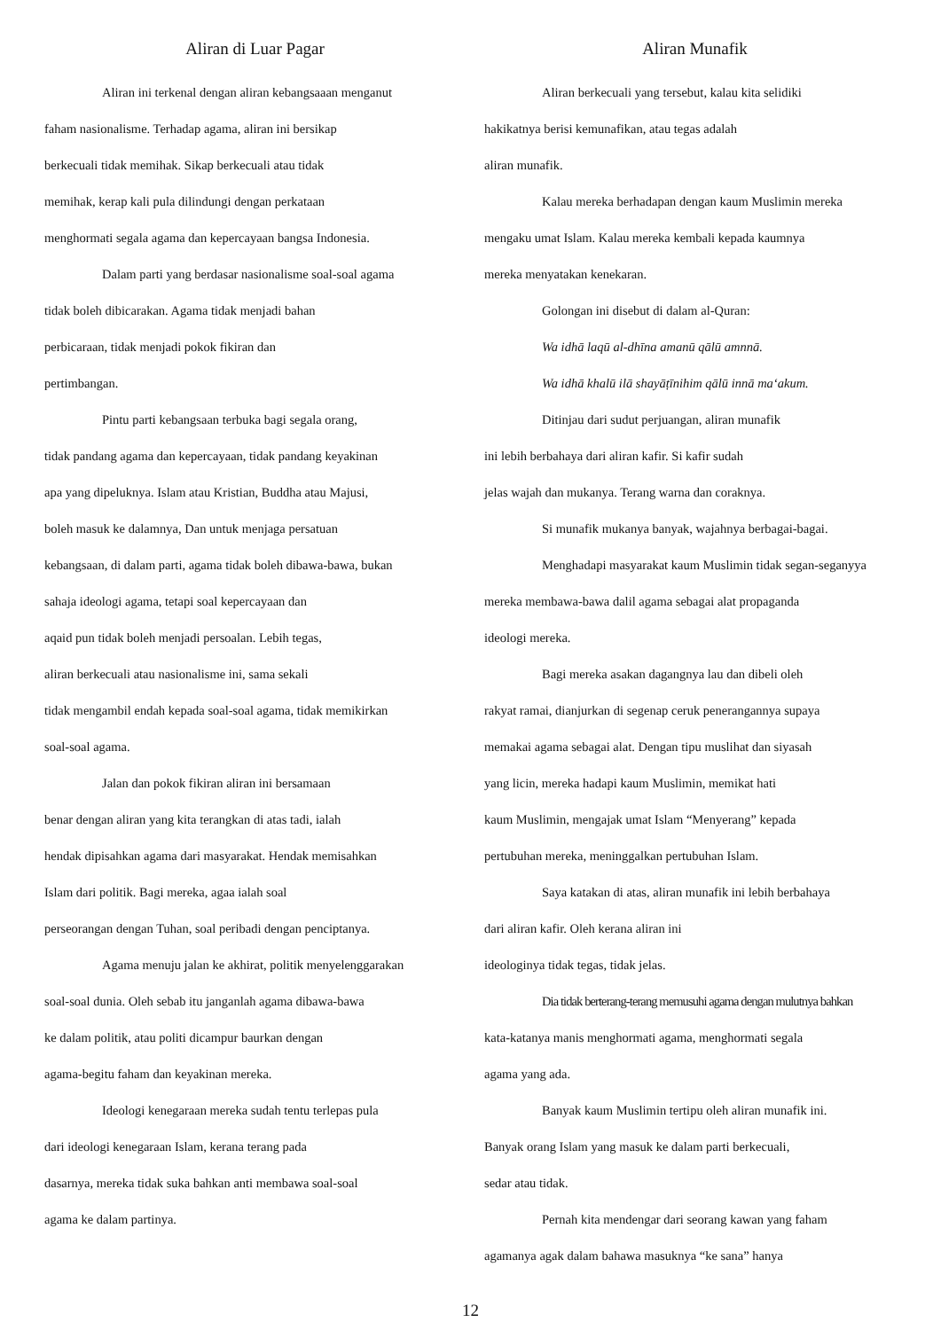Aliran di Luar Pagar
Aliran ini terkenal dengan aliran kebangsaaan menganut
faham nasionalisme. Terhadap agama, aliran ini bersikap
berkecuali tidak memihak. Sikap berkecuali atau tidak
memihak, kerap kali pula dilindungi dengan perkataan
menghormati segala agama dan kepercayaan bangsa Indonesia.
Dalam parti yang berdasar nasionalisme soal-soal agama
tidak boleh dibicarakan. Agama tidak menjadi bahan
perbicaraan, tidak menjadi pokok fikiran dan
pertimbangan.
Pintu parti kebangsaan terbuka bagi segala orang,
tidak pandang agama dan kepercayaan, tidak pandang keyakinan
apa yang dipeluknya. Islam atau Kristian, Buddha atau Majusi,
boleh masuk ke dalamnya, Dan untuk menjaga persatuan
kebangsaan, di dalam parti, agama tidak boleh dibawa-bawa, bukan
sahaja ideologi agama, tetapi soal kepercayaan dan
aqaid pun tidak boleh menjadi persoalan. Lebih tegas,
aliran berkecuali atau nasionalisme ini, sama sekali
tidak mengambil endah kepada soal-soal agama, tidak memikirkan
soal-soal agama.
Jalan dan pokok fikiran aliran ini bersamaan
benar dengan aliran yang kita terangkan di atas tadi, ialah
hendak dipisahkan agama dari masyarakat. Hendak memisahkan
Islam dari politik. Bagi mereka, agaa ialah soal
perseorangan dengan Tuhan, soal peribadi dengan penciptanya.
Agama menuju jalan ke akhirat, politik menyelenggarakan
soal-soal dunia. Oleh sebab itu janganlah agama dibawa-bawa
ke dalam politik, atau politi dicampur baurkan dengan
agama-begitu faham dan keyakinan mereka.
Ideologi kenegaraan mereka sudah tentu terlepas pula
dari ideologi kenegaraan Islam, kerana terang pada
dasarnya, mereka tidak suka bahkan anti membawa soal-soal
agama ke dalam partinya.
Aliran Munafik
Aliran berkecuali yang tersebut, kalau kita selidiki
hakikatnya berisi kemunafikan, atau tegas adalah
aliran munafik.
Kalau mereka berhadapan dengan kaum Muslimin mereka
mengaku umat Islam. Kalau mereka kembali kepada kaumnya
mereka menyatakan kenekaran.
Golongan ini disebut di dalam al-Quran:
Wa idhā laqū al-dhīna amanū qālū amnnā.
Wa idhā khalū ilā shayāṭīnihim qālū innā ma‘akum.
Ditinjau dari sudut perjuangan, aliran munafik
ini lebih berbahaya dari aliran kafir. Si kafir sudah
jelas wajah dan mukanya. Terang warna dan coraknya.
Si munafik mukanya banyak, wajahnya berbagai-bagai.
Menghadapi masyarakat kaum Muslimin tidak segan-seganyya
mereka membawa-bawa dalil agama sebagai alat propaganda
ideologi mereka.
Bagi mereka asakan dagangnya lau dan dibeli oleh
rakyat ramai, dianjurkan di segenap ceruk penerangannya supaya
memakai agama sebagai alat. Dengan tipu muslihat dan siyasah
yang licin, mereka hadapi kaum Muslimin, memikat hati
kaum Muslimin, mengajak umat Islam “Menyerang” kepada
pertubuhan mereka, meninggalkan pertubuhan Islam.
Saya katakan di atas, aliran munafik ini lebih berbahaya
dari aliran kafir. Oleh kerana aliran ini
ideologinya tidak tegas, tidak jelas.
Dia tidak berterang-terang memusuhi agama dengan mulutnya bahkan
kata-katanya manis menghormati agama, menghormati segala
agama yang ada.
Banyak kaum Muslimin tertipu oleh aliran munafik ini.
Banyak orang Islam yang masuk ke dalam parti berkecuali,
sedar atau tidak.
Pernah kita mendengar dari seorang kawan yang faham
agamanya agak dalam bahawa masuknya “ke sana” hanya
12